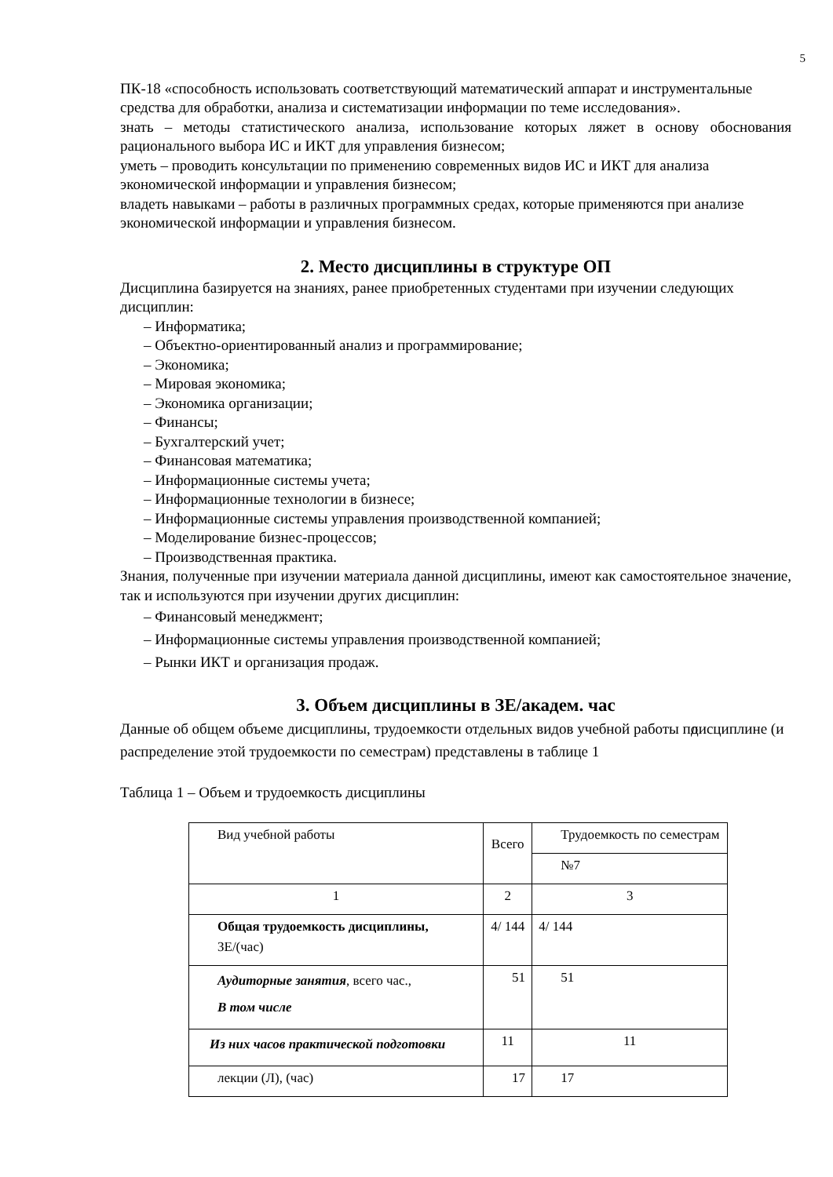5
ПК-18 «способность использовать соответствующий математический аппарат и инструментальные средства для обработки, анализа и систематизации информации по теме исследования».
знать – методы статистического анализа, использование которых ляжет в основу обоснования рационального выбора ИС и ИКТ для управления бизнесом;
уметь – проводить консультации по применению современных видов ИС и ИКТ для анализа экономической информации и управления бизнесом;
владеть навыками – работы в различных программных средах, которые применяются при анализе экономической информации и управления бизнесом.
2. Место дисциплины в структуре ОП
Дисциплина базируется на знаниях, ранее приобретенных студентами при изучении следующих дисциплин:
– Информатика;
– Объектно-ориентированный анализ и программирование;
– Экономика;
– Мировая экономика;
– Экономика организации;
– Финансы;
– Бухгалтерский учет;
– Финансовая математика;
– Информационные системы учета;
– Информационные технологии в бизнесе;
– Информационные системы управления производственной компанией;
– Моделирование бизнес-процессов;
– Производственная практика.
Знания, полученные при изучении материала данной дисциплины, имеют как самостоятельное значение, так и используются при изучении других дисциплин:
– Финансовый менеджмент;
– Информационные системы управления производственной компанией;
– Рынки ИКТ и организация продаж.
3. Объем дисциплины в ЗЕ/академ. час
Данные об общем объеме дисциплины, трудоемкости отдельных видов учебной работы по дисциплине (и распределение этой трудоемкости по семестрам) представлены в таблице 1
Таблица 1 – Объем и трудоемкость дисциплины
| Вид учебной работы | Всего | Трудоемкость по семестрам |
| | | №7 |
| 1 | 2 | 3 |
| Общая трудоемкость дисциплины, ЗЕ/(час) | 4/ 144 | 4/ 144 |
| Аудиторные занятия , всего час., В том числе | 51 | 51 |
| Из них часов практической подготовки | 11 | 11 |
| лекции (Л), (час) | 17 | 17 |